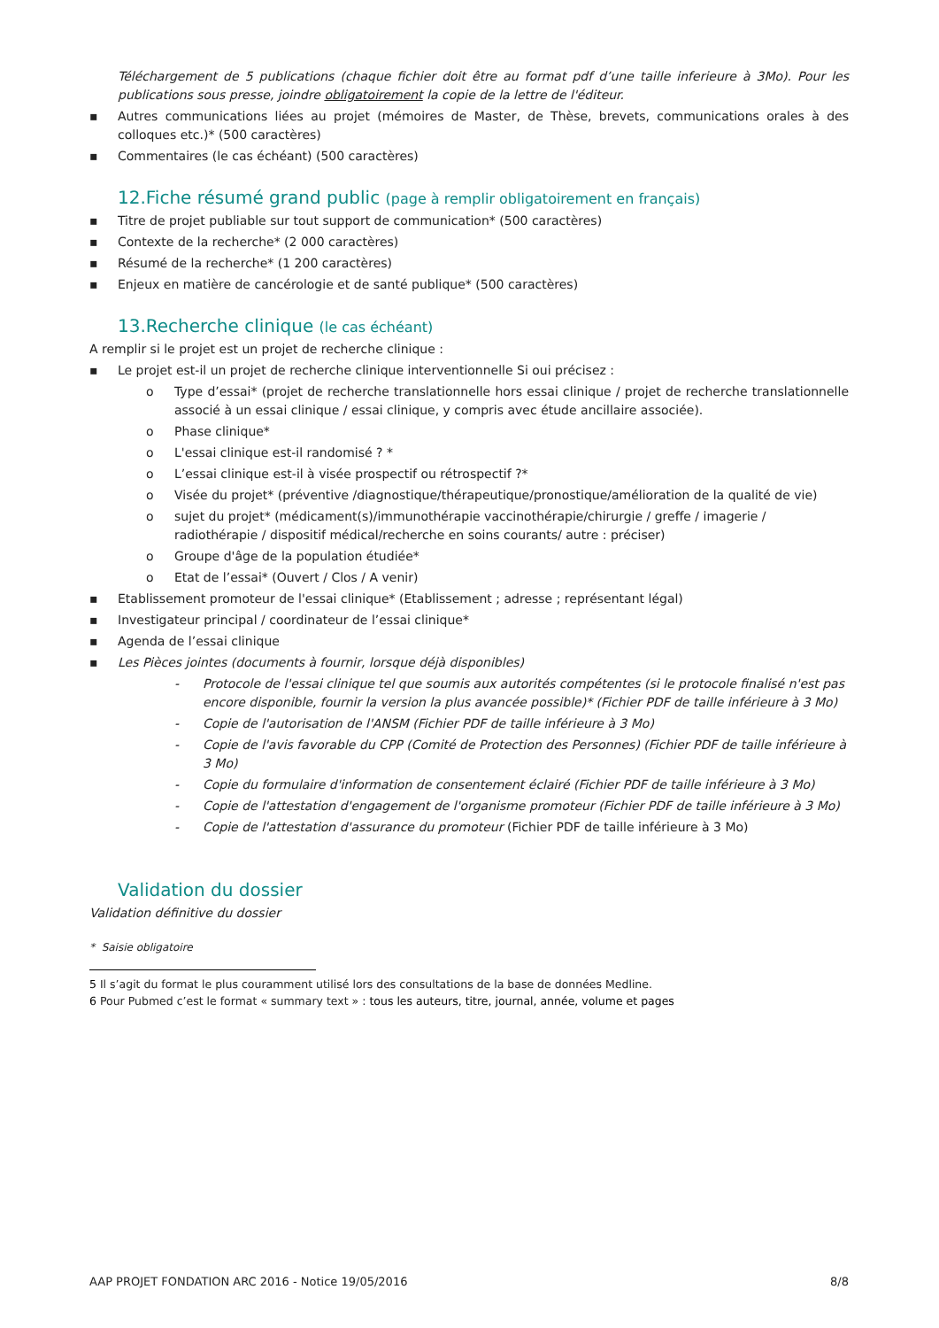Téléchargement de 5 publications (chaque fichier doit être au format pdf d’une taille inferieure à 3Mo). Pour les publications sous presse, joindre obligatoirement la copie de la lettre de l'éditeur.
▪ Autres communications liées au projet (mémoires de Master, de Thèse, brevets, communications orales à des colloques etc.)* (500 caractères)
▪ Commentaires (le cas échéant) (500 caractères)
12.Fiche résumé grand public (page à remplir obligatoirement en français)
▪ Titre de projet publiable sur tout support de communication* (500 caractères)
▪ Contexte de la recherche* (2 000 caractères)
▪ Résumé de la recherche* (1 200 caractères)
▪ Enjeux en matière de cancérologie et de santé publique* (500 caractères)
13.Recherche clinique (le cas échéant)
A remplir si le projet est un projet de recherche clinique :
▪ Le projet est-il un projet de recherche clinique interventionnelle Si oui précisez :
o Type d’essai* (projet de recherche translationnelle hors essai clinique / projet de recherche translationnelle associé à un essai clinique / essai clinique, y compris avec étude ancillaire associée).
o Phase clinique*
o L'essai clinique est-il randomisé ? *
o L’essai clinique est-il à visée prospectif ou rétrospectif ?*
o Visée du projet* (préventive /diagnostique/thérapeutique/pronostique/amélioration de la qualité de vie)
o sujet du projet* (médicament(s)/immunothérapie vaccinothérapie/chirurgie / greffe / imagerie / radiothérapie / dispositif médical/recherche en soins courants/ autre : préciser)
o Groupe d'âge de la population étudiée*
o Etat de l’essai* (Ouvert / Clos / A venir)
▪ Etablissement promoteur de l'essai clinique* (Etablissement ; adresse ; représentant légal)
▪ Investigateur principal / coordinateur de l’essai clinique*
▪ Agenda de l’essai clinique
▪ Les Pièces jointes (documents à fournir, lorsque déjà disponibles)
- Protocole de l'essai clinique tel que soumis aux autorités compétentes (si le protocole finalisé n'est pas encore disponible, fournir la version la plus avancée possible)* (Fichier PDF de taille inférieure à 3 Mo)
- Copie de l'autorisation de l'ANSM (Fichier PDF de taille inférieure à 3 Mo)
- Copie de l'avis favorable du CPP (Comité de Protection des Personnes) (Fichier PDF de taille inférieure à 3 Mo)
- Copie du formulaire d'information de consentement éclairé (Fichier PDF de taille inférieure à 3 Mo)
- Copie de l'attestation d'engagement de l'organisme promoteur (Fichier PDF de taille inférieure à 3 Mo)
- Copie de l'attestation d'assurance du promoteur (Fichier PDF de taille inférieure à 3 Mo)
Validation du dossier
Validation définitive du dossier
* Saisie obligatoire
5 Il s’agit du format le plus couramment utilisé lors des consultations de la base de données Medline.
6 Pour Pubmed c’est le format « summary text » : tous les auteurs, titre, journal, année, volume et pages
AAP PROJET FONDATION ARC 2016 - Notice 19/05/2016 8/8